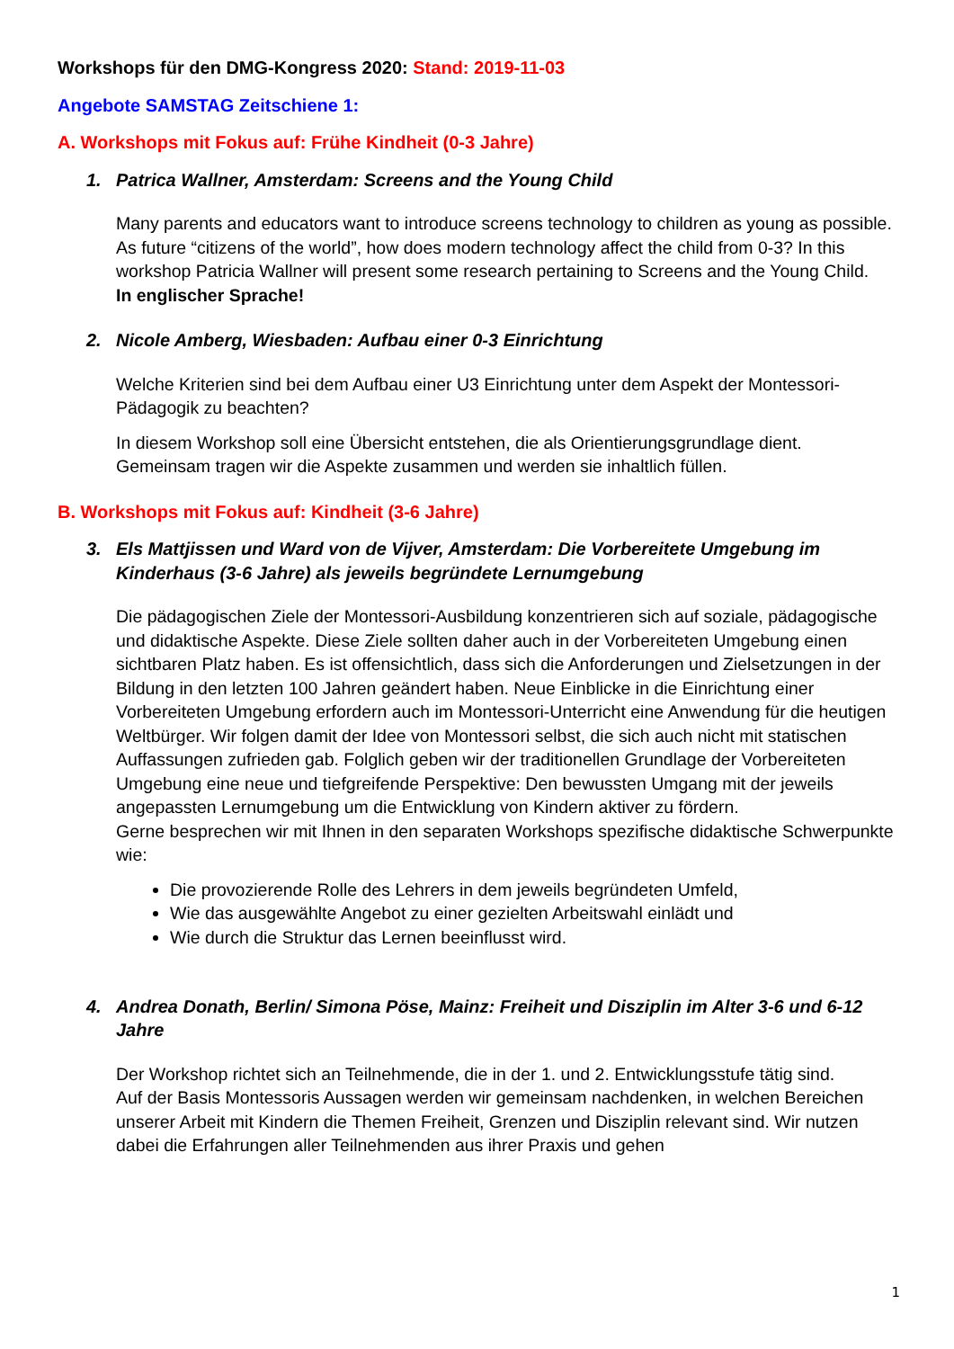Workshops für den DMG-Kongress 2020: Stand: 2019-11-03
Angebote SAMSTAG Zeitschiene 1:
A. Workshops mit Fokus auf: Frühe Kindheit (0-3 Jahre)
1. Patrica Wallner, Amsterdam: Screens and the Young Child
Many parents and educators want to introduce screens technology to children as young as possible. As future “citizens of the world”, how does modern technology affect the child from 0-3? In this workshop Patricia Wallner will present some research pertaining to Screens and the Young Child.
In englischer Sprache!
2. Nicole Amberg, Wiesbaden: Aufbau einer 0-3 Einrichtung
Welche Kriterien sind bei dem Aufbau einer U3 Einrichtung unter dem Aspekt der Montessori-Pädagogik zu beachten?
In diesem Workshop soll eine Übersicht entstehen, die als Orientierungsgrundlage dient. Gemeinsam tragen wir die Aspekte zusammen und werden sie inhaltlich füllen.
B. Workshops mit Fokus auf: Kindheit (3-6 Jahre)
3. Els Mattjissen und Ward von de Vijver, Amsterdam: Die Vorbereitete Umgebung im Kinderhaus (3-6 Jahre) als jeweils begründete Lernumgebung
Die pädagogischen Ziele der Montessori-Ausbildung konzentrieren sich auf soziale, pädagogische und didaktische Aspekte. Diese Ziele sollten daher auch in der Vorbereiteten Umgebung einen sichtbaren Platz haben. Es ist offensichtlich, dass sich die Anforderungen und Zielsetzungen in der Bildung in den letzten 100 Jahren geändert haben. Neue Einblicke in die Einrichtung einer Vorbereiteten Umgebung erfordern auch im Montessori-Unterricht eine Anwendung für die heutigen Weltbürger. Wir folgen damit der Idee von Montessori selbst, die sich auch nicht mit statischen Auffassungen zufrieden gab. Folglich geben wir der traditionellen Grundlage der Vorbereiteten Umgebung eine neue und tiefgreifende Perspektive: Den bewussten Umgang mit der jeweils angepassten Lernumgebung um die Entwicklung von Kindern aktiver zu fördern.
Gerne besprechen wir mit Ihnen in den separaten Workshops spezifische didaktische Schwerpunkte wie:
Die provozierende Rolle des Lehrers in dem jeweils begründeten Umfeld,
Wie das ausgewählte Angebot zu einer gezielten Arbeitswahl einlädt und
Wie durch die Struktur das Lernen beeinflusst wird.
4. Andrea Donath, Berlin/ Simona Pöse, Mainz: Freiheit und Disziplin im Alter 3-6 und 6-12 Jahre
Der Workshop richtet sich an Teilnehmende, die in der 1. und 2. Entwicklungsstufe tätig sind.
Auf der Basis Montessoris Aussagen werden wir gemeinsam nachdenken, in welchen Bereichen unserer Arbeit mit Kindern die Themen Freiheit, Grenzen und Disziplin relevant sind. Wir nutzen dabei die Erfahrungen aller Teilnehmenden aus ihrer Praxis und gehen
1